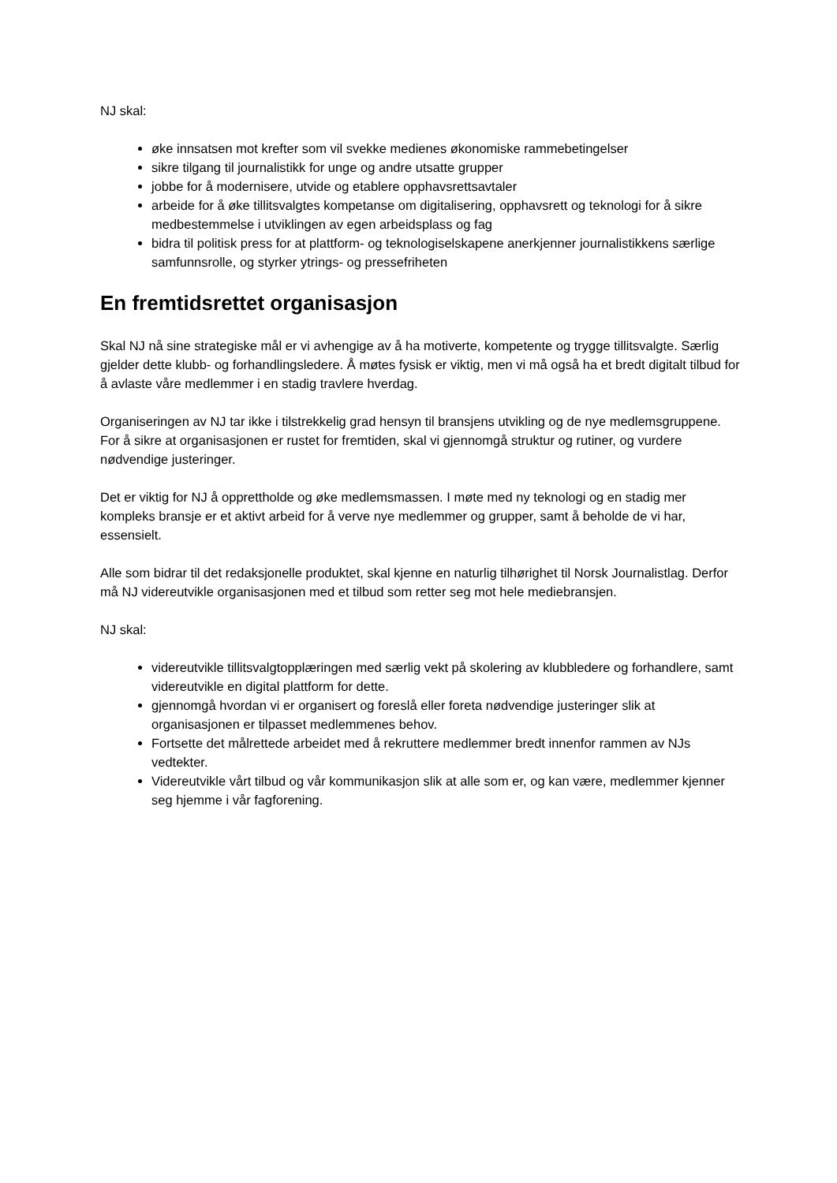NJ skal:
øke innsatsen mot krefter som vil svekke medienes økonomiske rammebetingelser
sikre tilgang til journalistikk for unge og andre utsatte grupper
jobbe for å modernisere, utvide og etablere opphavsrettsavtaler
arbeide for å øke tillitsvalgtes kompetanse om digitalisering, opphavsrett og teknologi for å sikre medbestemmelse i utviklingen av egen arbeidsplass og fag
bidra til politisk press for at plattform- og teknologiselskapene anerkjenner journalistikkens særlige samfunnsrolle, og styrker ytrings- og pressefriheten
En fremtidsrettet organisasjon
Skal NJ nå sine strategiske mål er vi avhengige av å ha motiverte, kompetente og trygge tillitsvalgte. Særlig gjelder dette klubb- og forhandlingsledere. Å møtes fysisk er viktig, men vi må også ha et bredt digitalt tilbud for å avlaste våre medlemmer i en stadig travlere hverdag.
Organiseringen av NJ tar ikke i tilstrekkelig grad hensyn til bransjens utvikling og de nye medlemsgruppene. For å sikre at organisasjonen er rustet for fremtiden, skal vi gjennomgå struktur og rutiner, og vurdere nødvendige justeringer.
Det er viktig for NJ å opprettholde og øke medlemsmassen. I møte med ny teknologi og en stadig mer kompleks bransje er et aktivt arbeid for å verve nye medlemmer og grupper, samt å beholde de vi har, essensielt.
Alle som bidrar til det redaksjonelle produktet, skal kjenne en naturlig tilhørighet til Norsk Journalistlag. Derfor må NJ videreutvikle organisasjonen med et tilbud som retter seg mot hele mediebransjen.
NJ skal:
videreutvikle tillitsvalgtopplæringen med særlig vekt på skolering av klubbledere og forhandlere, samt videreutvikle en digital plattform for dette.
gjennomgå hvordan vi er organisert og foreslå eller foreta nødvendige justeringer slik at organisasjonen er tilpasset medlemmenes behov.
Fortsette det målrettede arbeidet med å rekruttere medlemmer bredt innenfor rammen av NJs vedtekter.
Videreutvikle vårt tilbud og vår kommunikasjon slik at alle som er, og kan være, medlemmer kjenner seg hjemme i vår fagforening.